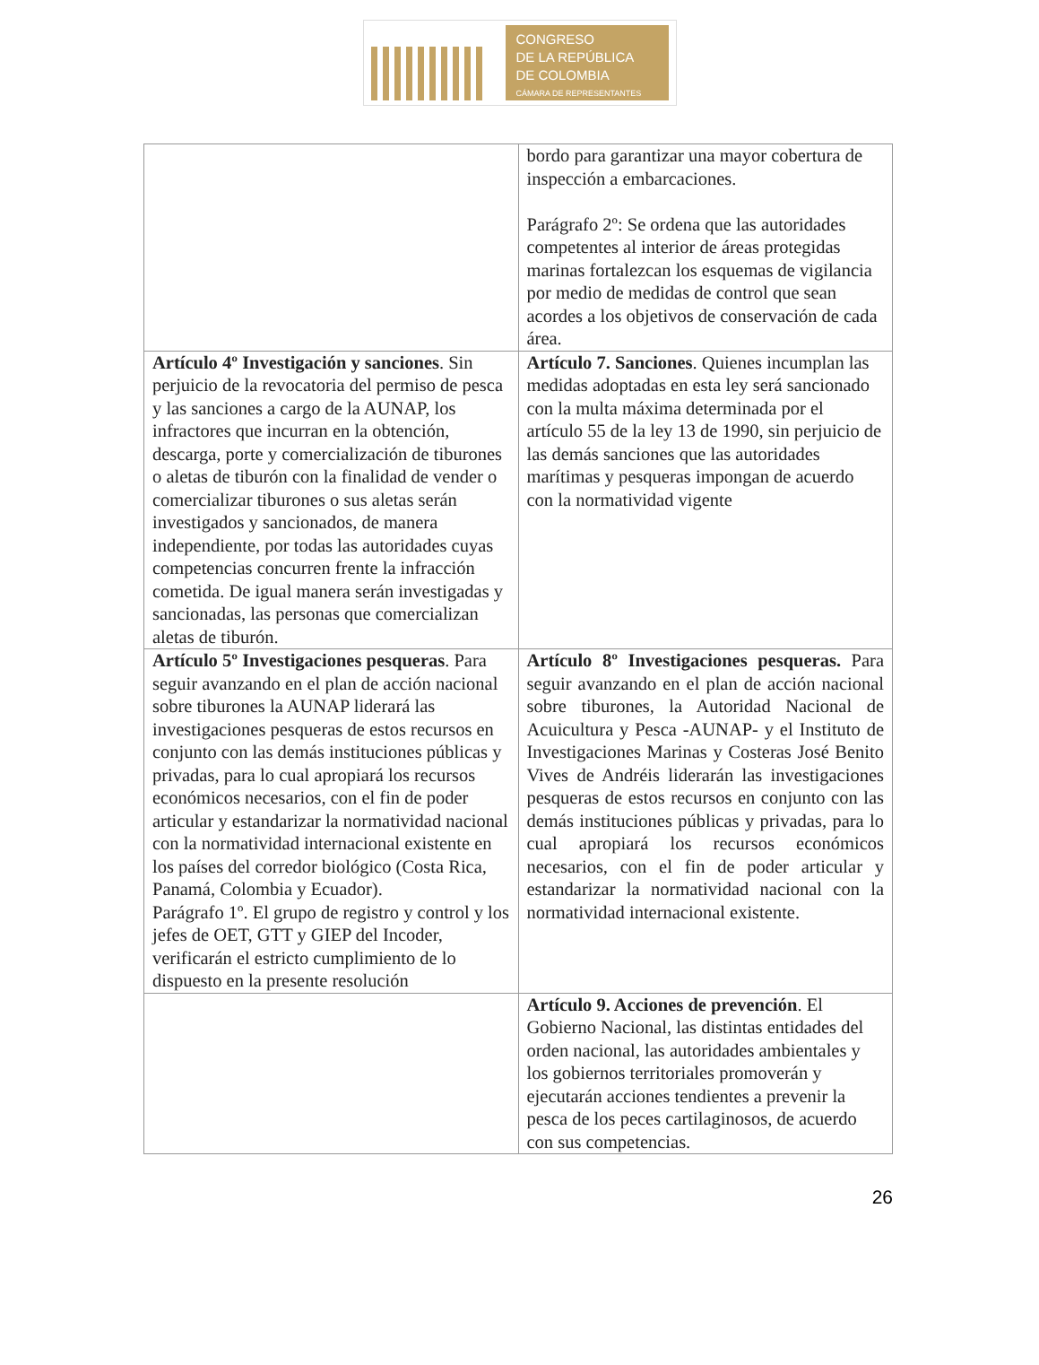CONGRESO
DE LA REPÚBLICA
DE COLOMBIA
CÁMARA DE REPRESENTANTES
| | bordo para garantizar una mayor cobertura de inspección a embarcaciones. Parágrafo 2º: Se ordena que las autoridades competentes al interior de áreas protegidas marinas fortalezcan los esquemas de vigilancia por medio de medidas de control que sean acordes a los objetivos de conservación de cada área. |
| Artículo 4º Investigación y sanciones . Sin perjuicio de la revocatoria del permiso de pesca y las sanciones a cargo de la AUNAP, los infractores que incurran en la obtención, descarga, porte y comercialización de tiburones o aletas de tiburón con la finalidad de vender o comercializar tiburones o sus aletas serán investigados y sancionados, de manera independiente, por todas las autoridades cuyas competencias concurren frente la infracción cometida. De igual manera serán investigadas y sancionadas, las personas que comercializan aletas de tiburón. | Artículo 7. Sanciones . Quienes incumplan las medidas adoptadas en esta ley será sancionado con la multa máxima determinada por el artículo 55 de la ley 13 de 1990, sin perjuicio de las demás sanciones que las autoridades marítimas y pesqueras impongan de acuerdo con la normatividad vigente |
| Artículo 5º Investigaciones pesqueras . Para seguir avanzando en el plan de acción nacional sobre tiburones la AUNAP liderará las investigaciones pesqueras de estos recursos en conjunto con las demás instituciones públicas y privadas, para lo cual apropiará los recursos económicos necesarios, con el fin de poder articular y estandarizar la normatividad nacional con la normatividad internacional existente en los países del corredor biológico (Costa Rica, Panamá, Colombia y Ecuador). Parágrafo 1º. El grupo de registro y control y los jefes de OET, GTT y GIEP del Incoder, verificarán el estricto cumplimiento de lo dispuesto en la presente resolución | Artículo 8º Investigaciones pesqueras. Para seguir avanzando en el plan de acción nacional sobre tiburones, la Autoridad Nacional de Acuicultura y Pesca -AUNAP- y el Instituto de Investigaciones Marinas y Costeras José Benito Vives de Andréis liderarán las investigaciones pesqueras de estos recursos en conjunto con las demás instituciones públicas y privadas, para lo cual apropiará los recursos económicos necesarios, con el fin de poder articular y estandarizar la normatividad nacional con la normatividad internacional existente. |
| | Artículo 9. Acciones de prevención . El Gobierno Nacional, las distintas entidades del orden nacional, las autoridades ambientales y los gobiernos territoriales promoverán y ejecutarán acciones tendientes a prevenir la pesca de los peces cartilaginosos, de acuerdo con sus competencias. |
26